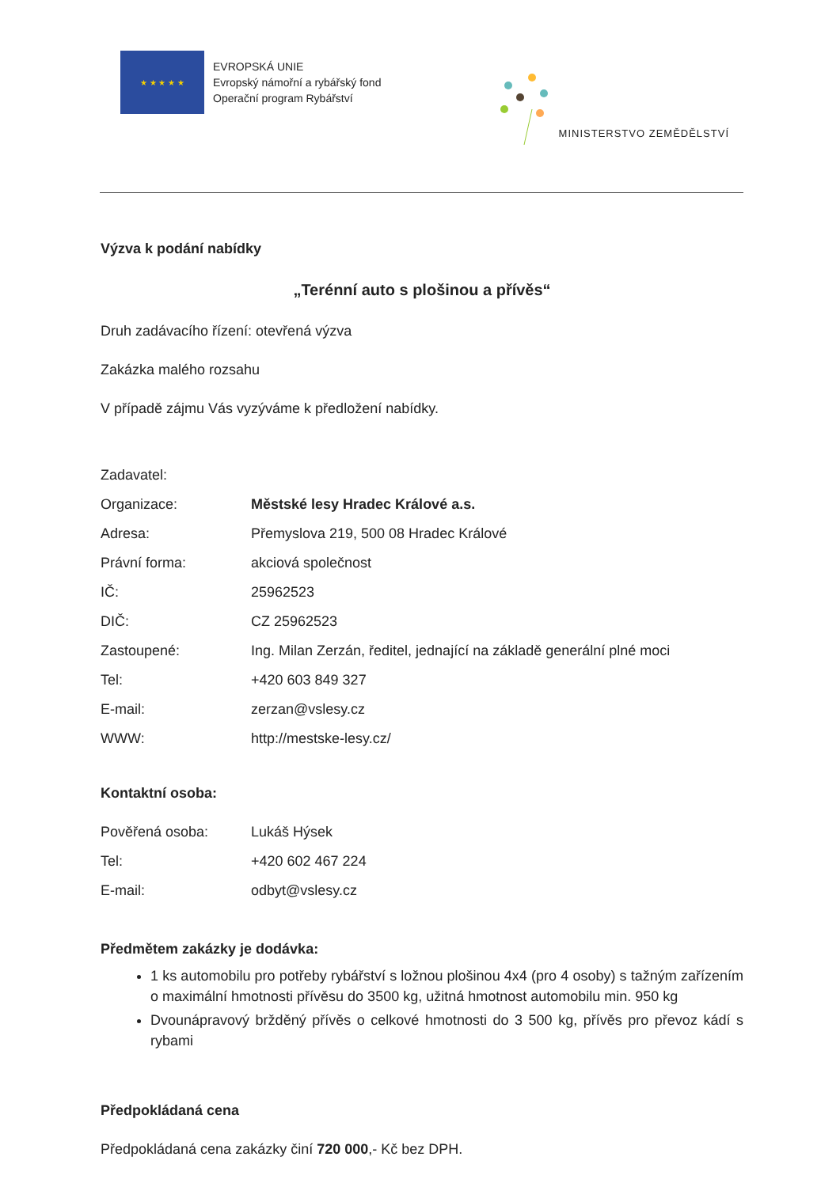★ ★ ★ ★ ★
EVROPSKÁ UNIE
Evropský námořní a rybářský fond
Operační program Rybářství
MINISTERSTVO ZEMĚDĚLSTVÍ
Výzva k podání nabídky
„Terénní auto s plošinou a přívěs“
Druh zadávacího řízení: otevřená výzva
Zakázka malého rozsahu
V případě zájmu Vás vyzýváme k předložení nabídky.
| Zadavatel: | |
| Organizace: | Městské lesy Hradec Králové a.s. |
| Adresa: | Přemyslova 219, 500 08 Hradec Králové |
| Právní forma: | akciová společnost |
| IČ: | 25962523 |
| DIČ: | CZ 25962523 |
| Zastoupené: | Ing. Milan Zerzán, ředitel, jednající na základě generální plné moci |
| Tel: | +420 603 849 327 |
| E-mail: | zerzan@vslesy.cz |
| WWW: | http://mestske-lesy.cz/ |
Kontaktní osoba:
| Pověřená osoba: | Lukáš Hýsek |
| Tel: | +420 602 467 224 |
| E-mail: | odbyt@vslesy.cz |
Předmětem zakázky je dodávka:
1 ks automobilu pro potřeby rybářství s ložnou plošinou 4x4 (pro 4 osoby) s tažným zařízením o maximální hmotnosti přívěsu do 3500 kg, užitná hmotnost automobilu min. 950 kg
Dvounápravový bržděný přívěs o celkové hmotnosti do 3 500 kg, přívěs pro převoz kádí s rybami
Předpokládaná cena
Předpokládaná cena zakázky činí 720 000,- Kč bez DPH.